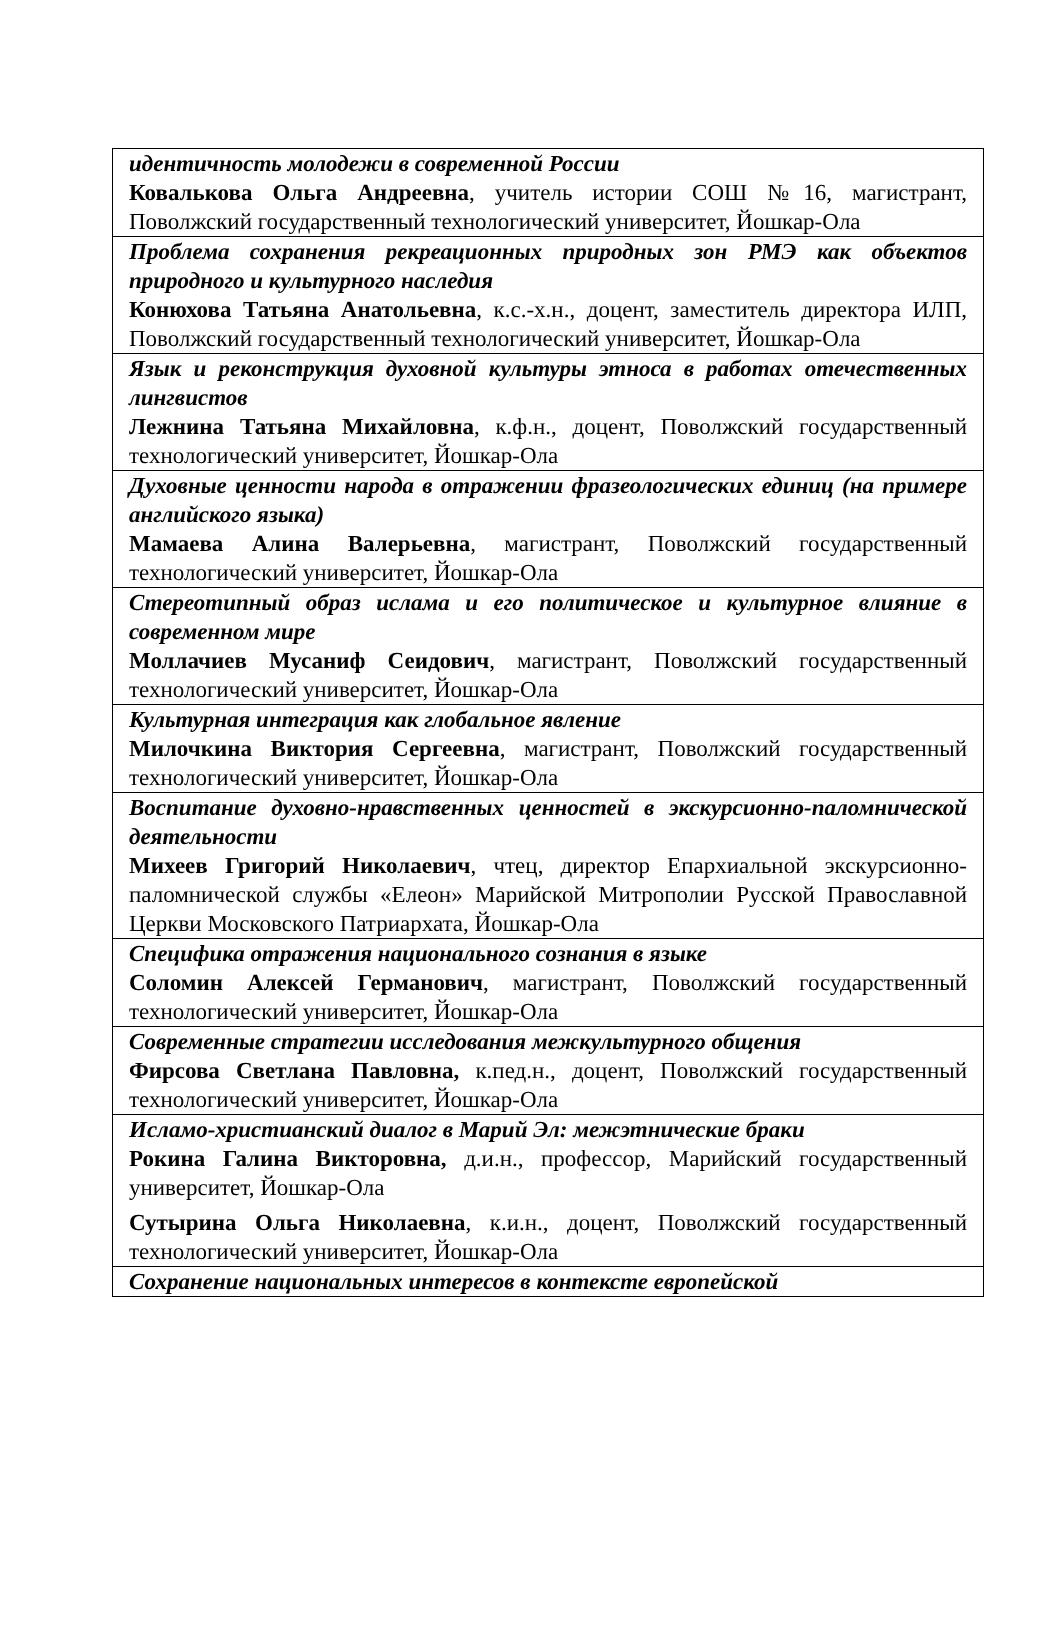| идентичность молодежи в современной России Ковалькова Ольга Андреевна , учитель истории СОШ №16, магистрант, Поволжский государственный технологический университет, Йошкар-Ола |
| Проблема сохранения рекреационных природных зон РМЭ как объектов природного и культурного наследия Конюхова Татьяна Анатольевна , к.с.-х.н., доцент, заместитель директора ИЛП, Поволжский государственный технологический университет, Йошкар-Ола |
| Язык и реконструкция духовной культуры этноса в работах отечественных лингвистов Лежнина Татьяна Михайловна , к.ф.н., доцент, Поволжский государственный технологический университет, Йошкар-Ола |
| Духовные ценности народа в отражении фразеологических единиц (на примере английского языка) Мамаева Алина Валерьевна , магистрант, Поволжский государственный технологический университет, Йошкар-Ола |
| Стереотипный образ ислама и его политическое и культурное влияние в современном мире Моллачиев Мусаниф Сеидович , магистрант, Поволжский государственный технологический университет, Йошкар-Ола |
| Культурная интеграция как глобальное явление Милочкина Виктория Сергеевна , магистрант, Поволжский государственный технологический университет, Йошкар-Ола |
| Воспитание духовно-нравственных ценностей в экскурсионно-паломнической деятельности Михеев Григорий Николаевич , чтец, директор Епархиальной экскурсионно-паломнической службы «Елеон» Марийской Митрополии Русской Православной Церкви Московского Патриархата, Йошкар-Ола |
| Специфика отражения национального сознания в языке Соломин Алексей Германович , магистрант, Поволжский государственный технологический университет, Йошкар-Ола |
| Современные стратегии исследования межкультурного общения Фирсова Светлана Павловна, к.пед.н., доцент, Поволжский государственный технологический университет, Йошкар-Ола |
| Исламо-христианский диалог в Марий Эл: межэтнические браки Рокина Галина Викторовна, д.и.н., профессор, Марийский государственный университет, Йошкар-Ола Сутырина Ольга Николаевна , к.и.н., доцент, Поволжский государственный технологический университет, Йошкар-Ола |
| Сохранение национальных интересов в контексте европейской |